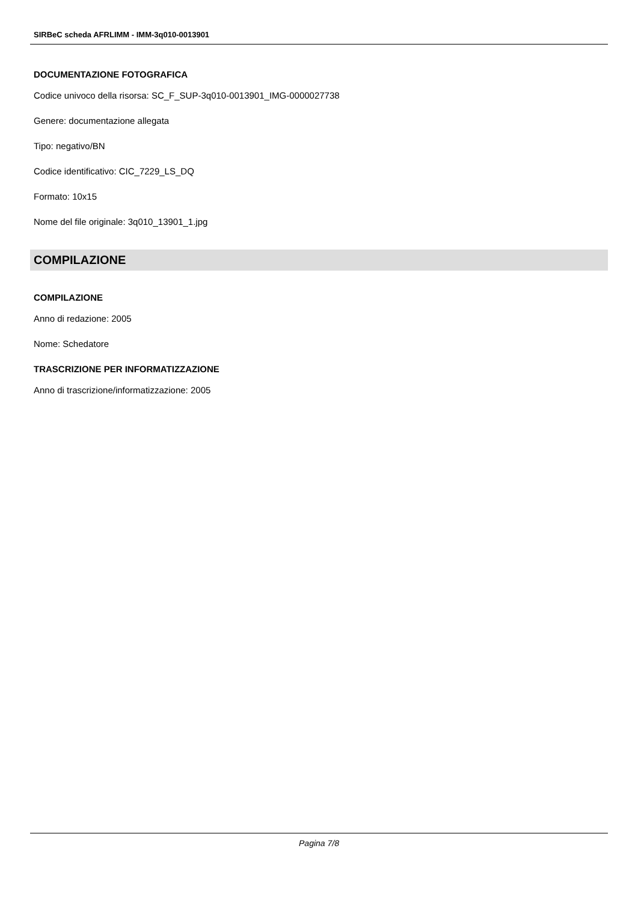SIRBeC scheda AFRLIMM - IMM-3q010-0013901
DOCUMENTAZIONE FOTOGRAFICA
Codice univoco della risorsa: SC_F_SUP-3q010-0013901_IMG-0000027738
Genere: documentazione allegata
Tipo: negativo/BN
Codice identificativo: CIC_7229_LS_DQ
Formato: 10x15
Nome del file originale: 3q010_13901_1.jpg
COMPILAZIONE
COMPILAZIONE
Anno di redazione: 2005
Nome: Schedatore
TRASCRIZIONE PER INFORMATIZZAZIONE
Anno di trascrizione/informatizzazione: 2005
Pagina 7/8